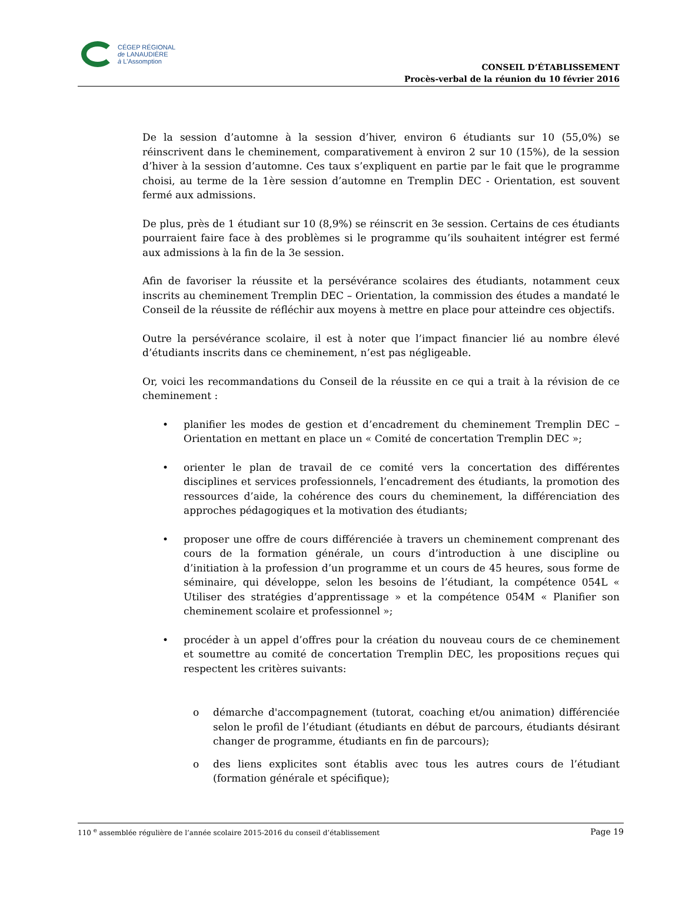CÉGEP RÉGIONAL
de LANAUDIÈRE
à L'Assomption
CONSEIL D’ÉTABLISSEMENT
Procès-verbal de la réunion du 10 février 2016
De la session d’automne à la session d’hiver, environ 6 étudiants sur 10 (55,0%) se réinscrivent dans le cheminement, comparativement à environ 2 sur 10 (15%), de la session d’hiver à la session d’automne. Ces taux s’expliquent en partie par le fait que le programme choisi, au terme de la 1ère session d’automne en Tremplin DEC - Orientation, est souvent fermé aux admissions.
De plus, près de 1 étudiant sur 10 (8,9%) se réinscrit en 3e session. Certains de ces étudiants pourraient faire face à des problèmes si le programme qu’ils souhaitent intégrer est fermé aux admissions à la fin de la 3e session.
Afin de favoriser la réussite et la persévérance scolaires des étudiants, notamment ceux inscrits au cheminement Tremplin DEC – Orientation, la commission des études a mandaté le Conseil de la réussite de réfléchir aux moyens à mettre en place pour atteindre ces objectifs.
Outre la persévérance scolaire, il est à noter que l’impact financier lié au nombre élevé d’étudiants inscrits dans ce cheminement, n’est pas négligeable.
Or, voici les recommandations du Conseil de la réussite en ce qui a trait à la révision de ce cheminement :
• planifier les modes de gestion et d’encadrement du cheminement Tremplin DEC – Orientation en mettant en place un « Comité de concertation Tremplin DEC »;
• orienter le plan de travail de ce comité vers la concertation des différentes disciplines et services professionnels, l’encadrement des étudiants, la promotion des ressources d’aide, la cohérence des cours du cheminement, la différenciation des approches pédagogiques et la motivation des étudiants;
• proposer une offre de cours différenciée à travers un cheminement comprenant des cours de la formation générale, un cours d’introduction à une discipline ou d’initiation à la profession d’un programme et un cours de 45 heures, sous forme de séminaire, qui développe, selon les besoins de l’étudiant, la compétence 054L « Utiliser des stratégies d’apprentissage » et la compétence 054M « Planifier son cheminement scolaire et professionnel »;
• procéder à un appel d’offres pour la création du nouveau cours de ce cheminement et soumettre au comité de concertation Tremplin DEC, les propositions reçues qui respectent les critères suivants:
o démarche d'accompagnement (tutorat, coaching et/ou animation) différenciée selon le profil de l’étudiant (étudiants en début de parcours, étudiants désirant changer de programme, étudiants en fin de parcours);
o des liens explicites sont établis avec tous les autres cours de l’étudiant (formation générale et spécifique);
110 <sup>e</sup> assemblée régulière de l’année scolaire 2015-2016 du conseil d’établissement Page 19